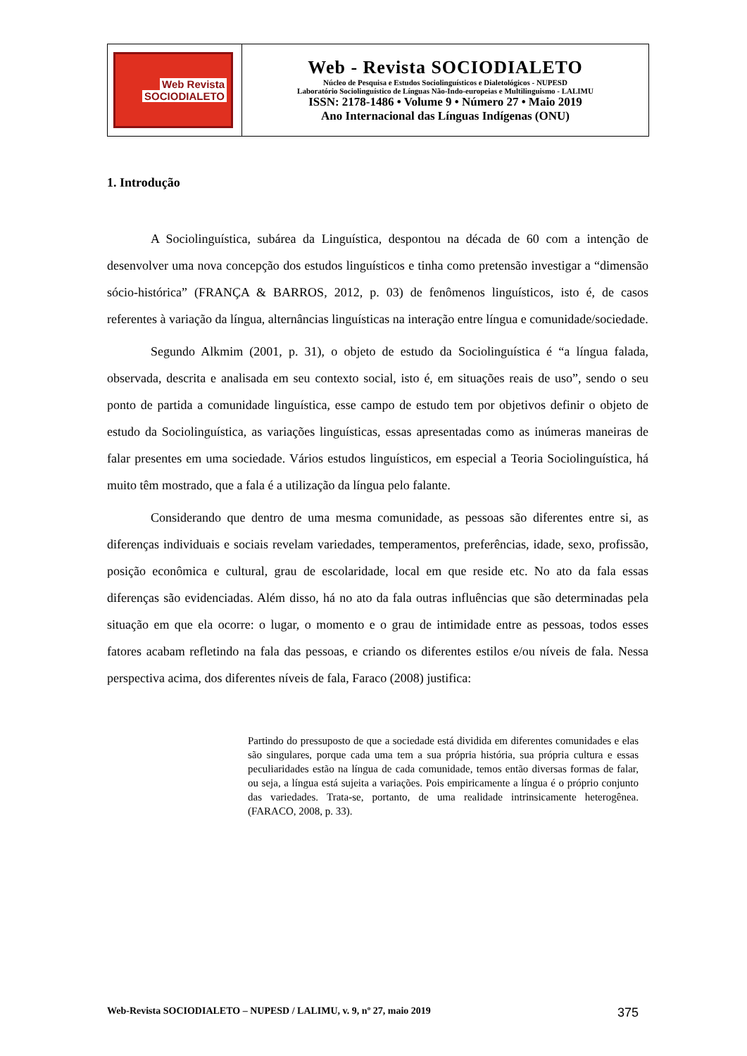| Web Revista SOCIODIALETO | Web - Revista SOCIODIALETO Núcleo de Pesquisa e Estudos Sociolinguísticos e Dialetológicos - NUPESD Laboratório Sociolinguístico de Línguas Não-Indo-europeias e Multilinguismo - LALIMU ISSN: 2178-1486 • Volume 9 • Número 27 • Maio 2019 Ano Internacional das Línguas Indígenas (ONU) |
1. Introdução
A Sociolinguística, subárea da Linguística, despontou na década de 60 com a intenção de desenvolver uma nova concepção dos estudos linguísticos e tinha como pretensão investigar a “dimensão sócio-histórica” (FRANÇA & BARROS, 2012, p. 03) de fenômenos linguísticos, isto é, de casos referentes à variação da língua, alternâncias linguísticas na interação entre língua e comunidade/sociedade.
Segundo Alkmim (2001, p. 31), o objeto de estudo da Sociolinguística é “a língua falada, observada, descrita e analisada em seu contexto social, isto é, em situações reais de uso”, sendo o seu ponto de partida a comunidade linguística, esse campo de estudo tem por objetivos definir o objeto de estudo da Sociolinguística, as variações linguísticas, essas apresentadas como as inúmeras maneiras de falar presentes em uma sociedade. Vários estudos linguísticos, em especial a Teoria Sociolinguística, há muito têm mostrado, que a fala é a utilização da língua pelo falante.
Considerando que dentro de uma mesma comunidade, as pessoas são diferentes entre si, as diferenças individuais e sociais revelam variedades, temperamentos, preferências, idade, sexo, profissão, posição econômica e cultural, grau de escolaridade, local em que reside etc. No ato da fala essas diferenças são evidenciadas. Além disso, há no ato da fala outras influências que são determinadas pela situação em que ela ocorre: o lugar, o momento e o grau de intimidade entre as pessoas, todos esses fatores acabam refletindo na fala das pessoas, e criando os diferentes estilos e/ou níveis de fala. Nessa perspectiva acima, dos diferentes níveis de fala, Faraco (2008) justifica:
Partindo do pressuposto de que a sociedade está dividida em diferentes comunidades e elas são singulares, porque cada uma tem a sua própria história, sua própria cultura e essas peculiaridades estão na língua de cada comunidade, temos então diversas formas de falar, ou seja, a língua está sujeita a variações. Pois empiricamente a língua é o próprio conjunto das variedades. Trata-se, portanto, de uma realidade intrinsicamente heterogênea. (FARACO, 2008, p. 33).
Web-Revista SOCIODIALETO – NUPESD / LALIMU, v. 9, nº 27, maio 2019 375